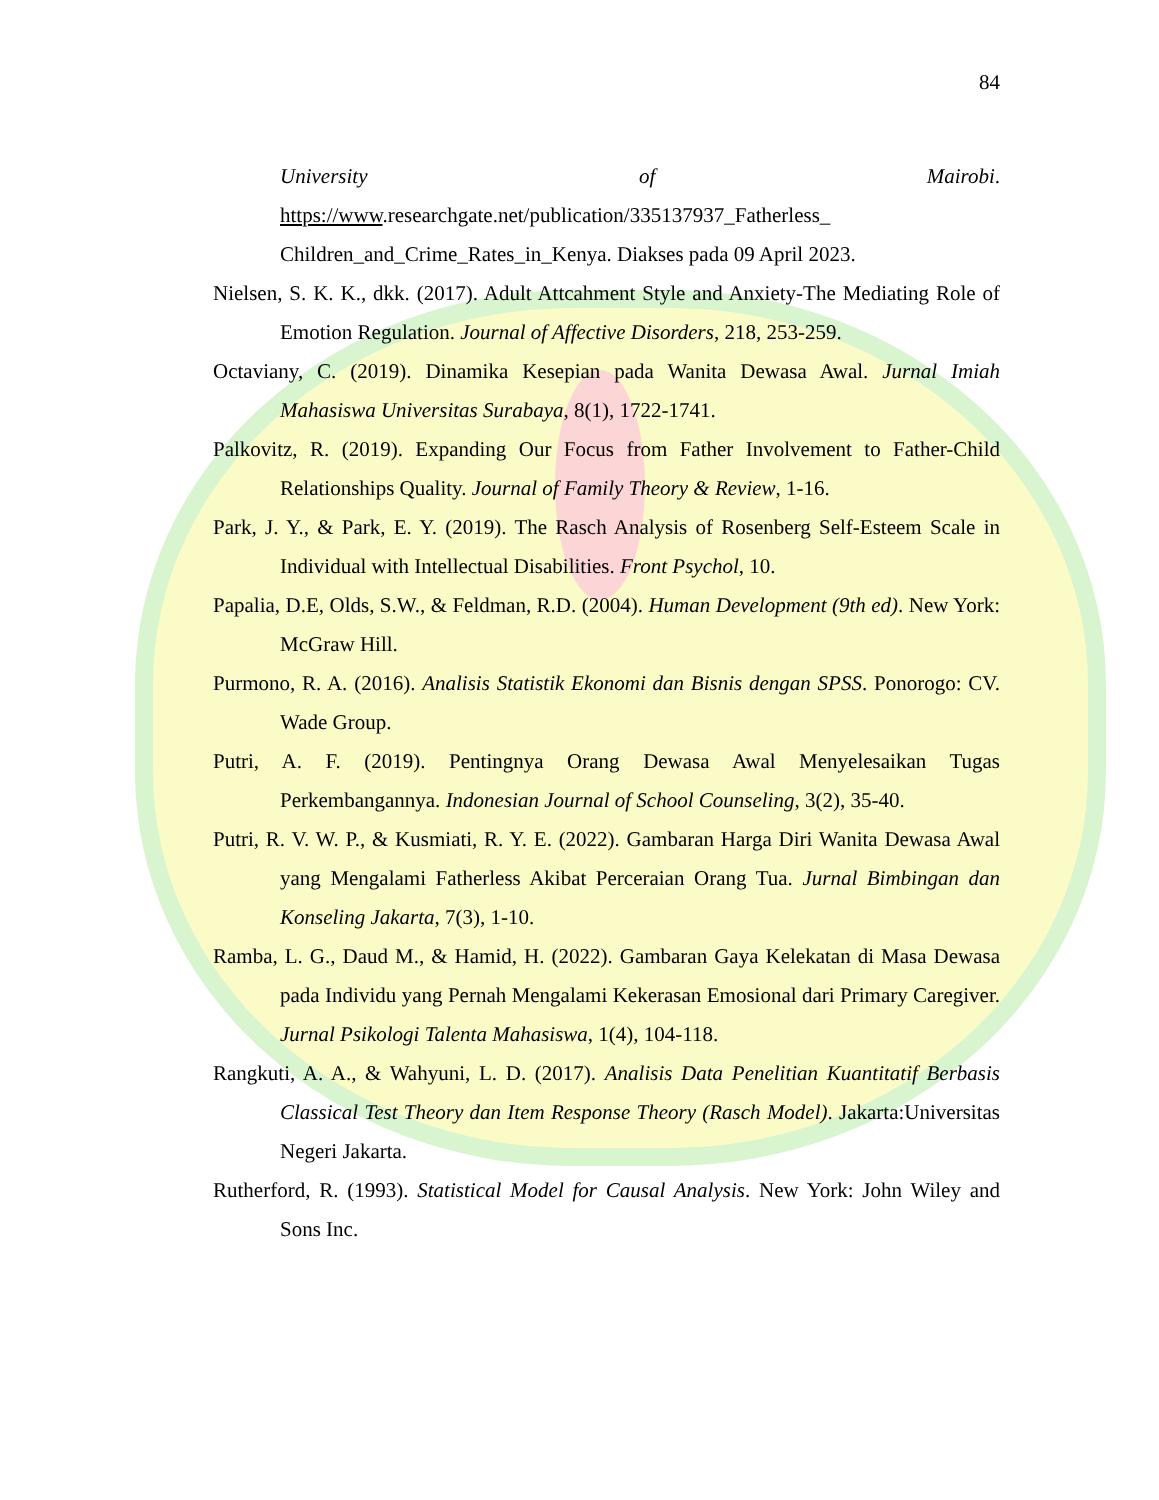84
University of Mairobi.
https://www.researchgate.net/publication/335137937_Fatherless_ Children_and_Crime_Rates_in_Kenya. Diakses pada 09 April 2023.
Nielsen, S. K. K., dkk. (2017). Adult Attcahment Style and Anxiety-The Mediating Role of Emotion Regulation. Journal of Affective Disorders, 218, 253-259.
Octaviany, C. (2019). Dinamika Kesepian pada Wanita Dewasa Awal. Jurnal Imiah Mahasiswa Universitas Surabaya, 8(1), 1722-1741.
Palkovitz, R. (2019). Expanding Our Focus from Father Involvement to Father-Child Relationships Quality. Journal of Family Theory & Review, 1-16.
Park, J. Y., & Park, E. Y. (2019). The Rasch Analysis of Rosenberg Self-Esteem Scale in Individual with Intellectual Disabilities. Front Psychol, 10.
Papalia, D.E, Olds, S.W., & Feldman, R.D. (2004). Human Development (9th ed). New York: McGraw Hill.
Purmono, R. A. (2016). Analisis Statistik Ekonomi dan Bisnis dengan SPSS. Ponorogo: CV. Wade Group.
Putri, A. F. (2019). Pentingnya Orang Dewasa Awal Menyelesaikan Tugas Perkembangannya. Indonesian Journal of School Counseling, 3(2), 35-40.
Putri, R. V. W. P., & Kusmiati, R. Y. E. (2022). Gambaran Harga Diri Wanita Dewasa Awal yang Mengalami Fatherless Akibat Perceraian Orang Tua. Jurnal Bimbingan dan Konseling Jakarta, 7(3), 1-10.
Ramba, L. G., Daud M., & Hamid, H. (2022). Gambaran Gaya Kelekatan di Masa Dewasa pada Individu yang Pernah Mengalami Kekerasan Emosional dari Primary Caregiver. Jurnal Psikologi Talenta Mahasiswa, 1(4), 104-118.
Rangkuti, A. A., & Wahyuni, L. D. (2017). Analisis Data Penelitian Kuantitatif Berbasis Classical Test Theory dan Item Response Theory (Rasch Model). Jakarta:Universitas Negeri Jakarta.
Rutherford, R. (1993). Statistical Model for Causal Analysis. New York: John Wiley and Sons Inc.